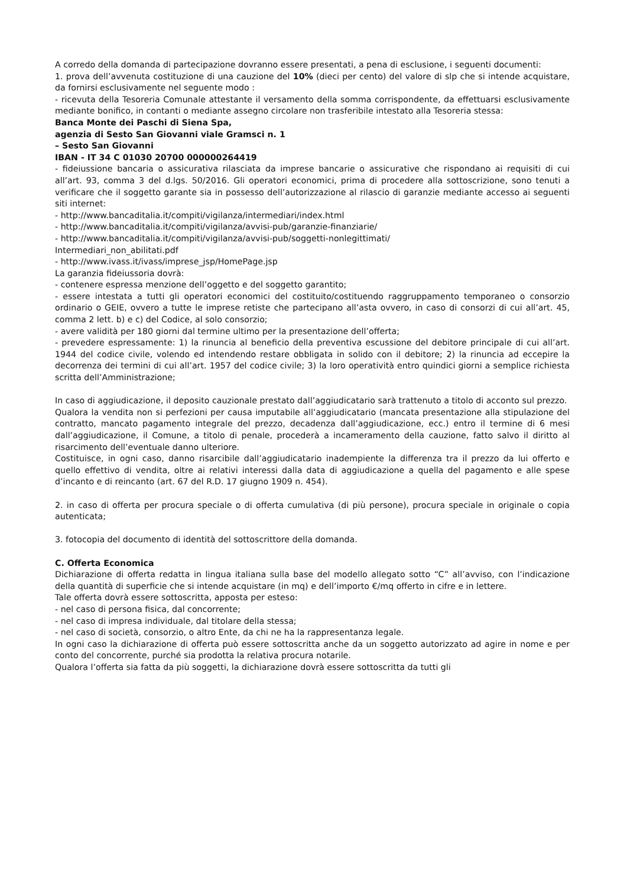A corredo della domanda di partecipazione dovranno essere presentati, a pena di esclusione, i seguenti documenti:
1. prova dell’avvenuta costituzione di una cauzione del 10% (dieci per cento) del valore di slp che si intende acquistare, da fornirsi esclusivamente nel seguente modo :
- ricevuta della Tesoreria Comunale attestante il versamento della somma corrispondente, da effettuarsi esclusivamente mediante bonifico, in contanti o mediante assegno circolare non trasferibile intestato alla Tesoreria stessa:
Banca Monte dei Paschi di Siena Spa,
agenzia di Sesto San Giovanni viale Gramsci n. 1
– Sesto San Giovanni
IBAN - IT 34 C 01030 20700 000000264419
- fideiussione bancaria o assicurativa rilasciata da imprese bancarie o assicurative che rispondano ai requisiti di cui all’art. 93, comma 3 del d.lgs. 50/2016. Gli operatori economici, prima di procedere alla sottoscrizione, sono tenuti a verificare che il soggetto garante sia in possesso dell’autorizzazione al rilascio di garanzie mediante accesso ai seguenti siti internet:
- http://www.bancaditalia.it/compiti/vigilanza/intermediari/index.html
- http://www.bancaditalia.it/compiti/vigilanza/avvisi-pub/garanzie-finanziarie/
- http://www.bancaditalia.it/compiti/vigilanza/avvisi-pub/soggetti-nonlegittimati/
Intermediari_non_abilitati.pdf
- http://www.ivass.it/ivass/imprese_jsp/HomePage.jsp
La garanzia fideiussoria dovrà:
- contenere espressa menzione dell’oggetto e del soggetto garantito;
- essere intestata a tutti gli operatori economici del costituito/costituendo raggruppamento temporaneo o consorzio ordinario o GEIE, ovvero a tutte le imprese retiste che partecipano all’asta ovvero, in caso di consorzi di cui all’art. 45, comma 2 lett. b) e c) del Codice, al solo consorzio;
- avere validità per 180 giorni dal termine ultimo per la presentazione dell’offerta;
- prevedere espressamente: 1) la rinuncia al beneficio della preventiva escussione del debitore principale di cui all’art. 1944 del codice civile, volendo ed intendendo restare obbligata in solido con il debitore; 2) la rinuncia ad eccepire la decorrenza dei termini di cui all’art. 1957 del codice civile; 3) la loro operatività entro quindici giorni a semplice richiesta scritta dell’Amministrazione;
In caso di aggiudicazione, il deposito cauzionale prestato dall’aggiudicatario sarà trattenuto a titolo di acconto sul prezzo.
Qualora la vendita non si perfezioni per causa imputabile all’aggiudicatario (mancata presentazione alla stipulazione del contratto, mancato pagamento integrale del prezzo, decadenza dall’aggiudicazione, ecc.) entro il termine di 6 mesi dall’aggiudicazione, il Comune, a titolo di penale, procederà a incameramento della cauzione, fatto salvo il diritto al risarcimento dell’eventuale danno ulteriore.
Costituisce, in ogni caso, danno risarcibile dall’aggiudicatario inadempiente la differenza tra il prezzo da lui offerto e quello effettivo di vendita, oltre ai relativi interessi dalla data di aggiudicazione a quella del pagamento e alle spese d’incanto e di reincanto (art. 67 del R.D. 17 giugno 1909 n. 454).
2. in caso di offerta per procura speciale o di offerta cumulativa (di più persone), procura speciale in originale o copia autenticata;
3. fotocopia del documento di identità del sottoscrittore della domanda.
C. Offerta Economica
Dichiarazione di offerta redatta in lingua italiana sulla base del modello allegato sotto “C” all’avviso, con l’indicazione della quantità di superficie che si intende acquistare (in mq) e dell’importo €/mq offerto in cifre e in lettere.
Tale offerta dovrà essere sottoscritta, apposta per esteso:
- nel caso di persona fisica, dal concorrente;
- nel caso di impresa individuale, dal titolare della stessa;
- nel caso di società, consorzio, o altro Ente, da chi ne ha la rappresentanza legale.
In ogni caso la dichiarazione di offerta può essere sottoscritta anche da un soggetto autorizzato ad agire in nome e per conto del concorrente, purché sia prodotta la relativa procura notarile.
Qualora l’offerta sia fatta da più soggetti, la dichiarazione dovrà essere sottoscritta da tutti gli